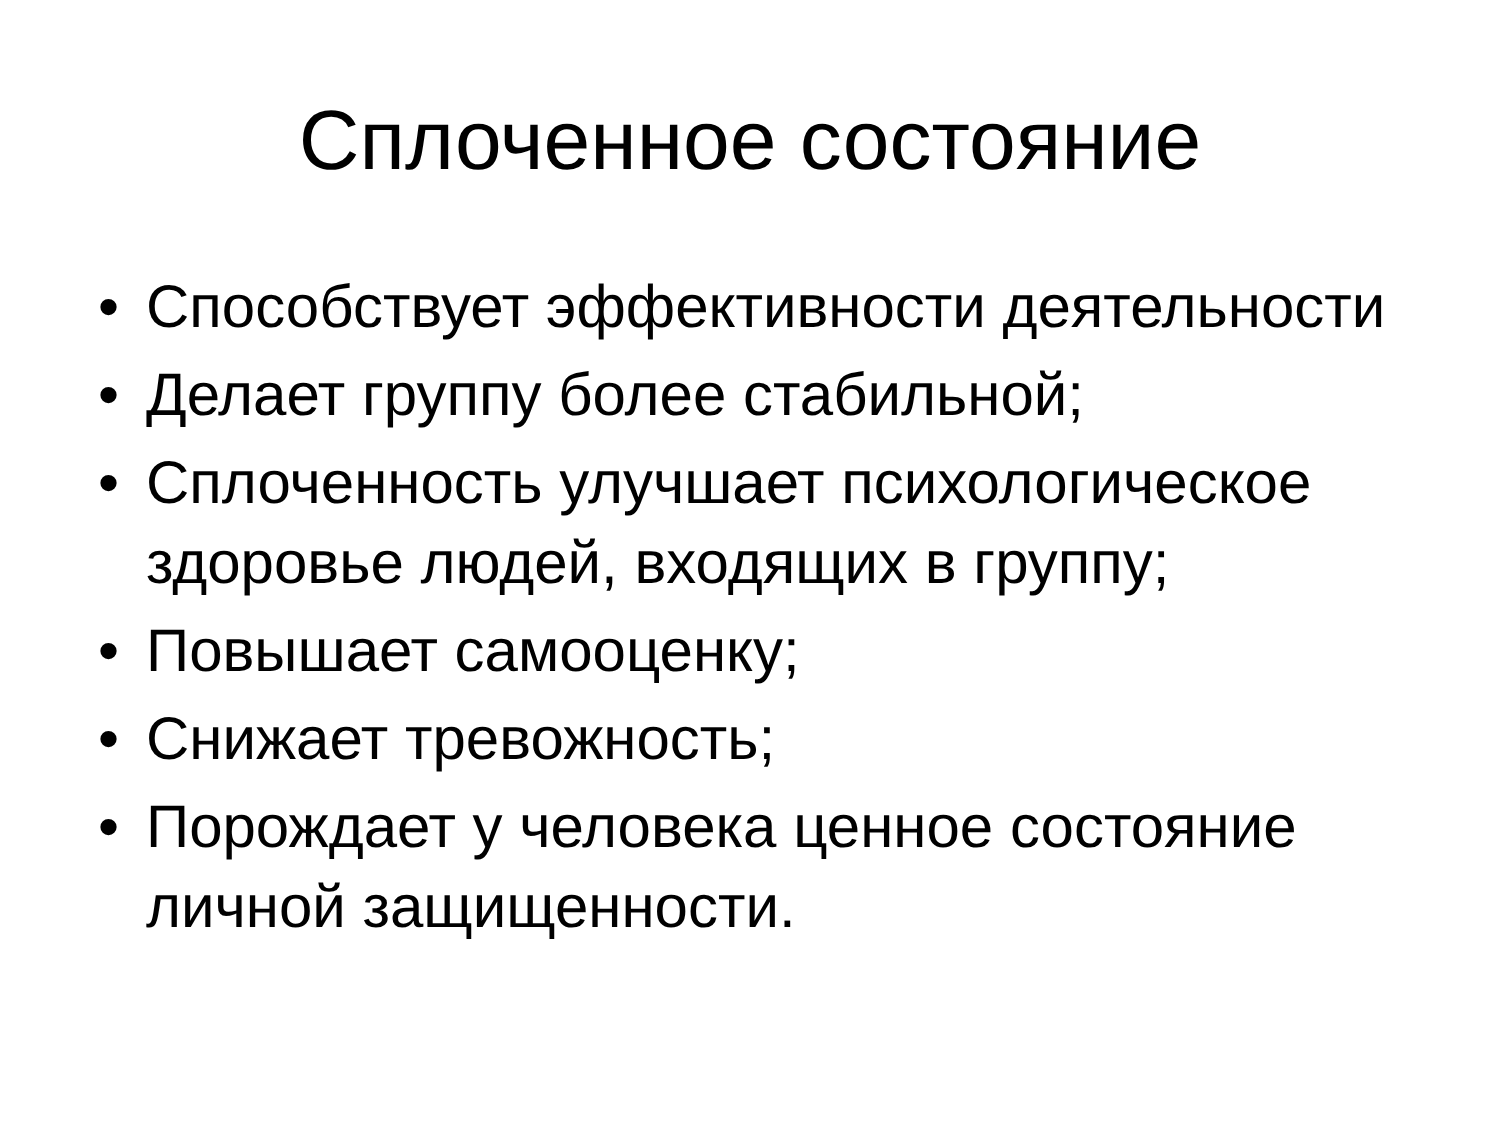Сплоченное состояние
• Способствует эффективности деятельности
• Делает группу более стабильной;
• Сплоченность улучшает психологическое здоровье людей, входящих в группу;
• Повышает самооценку;
• Снижает тревожность;
• Порождает у человека ценное состояние личной защищенности.